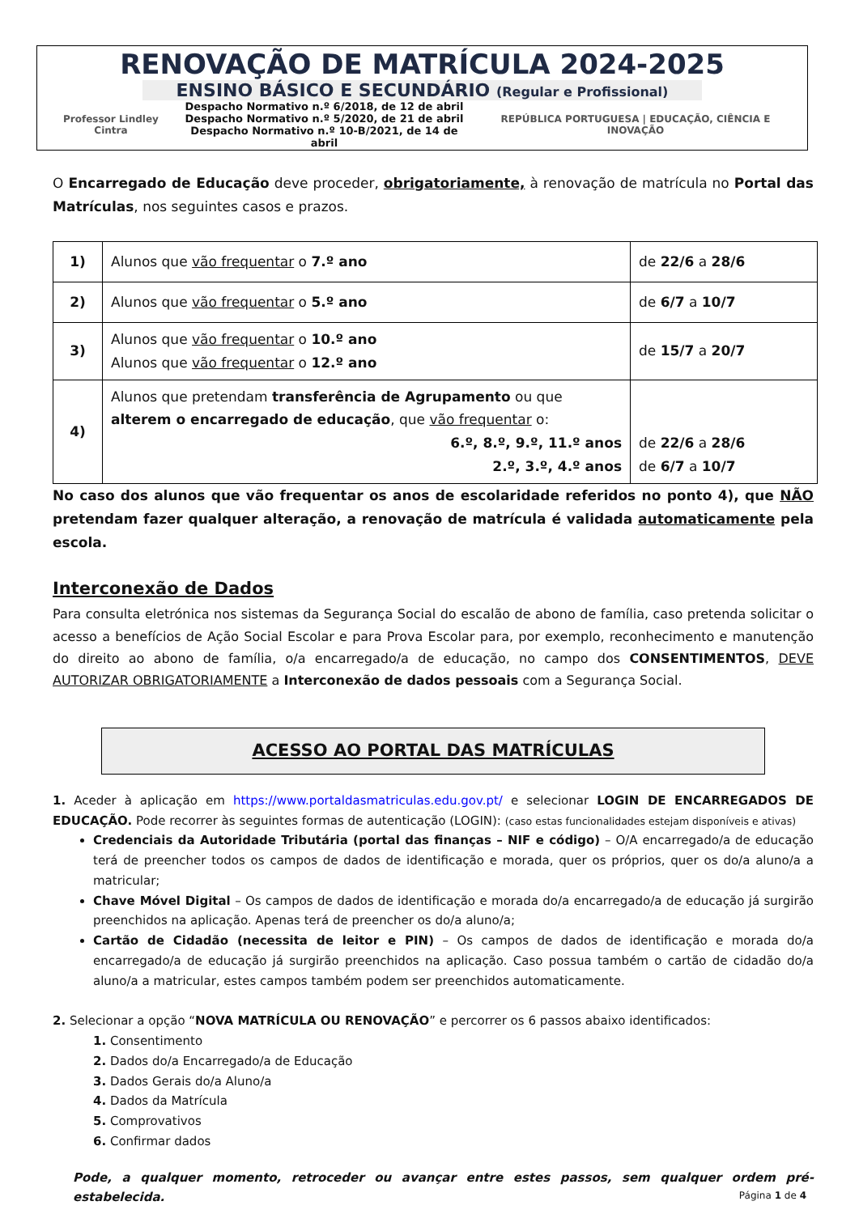RENOVAÇÃO DE MATRÍCULA 2024-2025
ENSINO BÁSICO E SECUNDÁRIO (Regular e Profissional)
Professor Lindley Cintra Despacho Normativo n.º 6/2018, de 12 de abril
Despacho Normativo n.º 5/2020, de 21 de abril
Despacho Normativo n.º 10-B/2021, de 14 de abril REPÚBLICA PORTUGUESA | EDUCAÇÃO, CIÊNCIA E INOVAÇÃO
O Encarregado de Educação deve proceder, obrigatoriamente, à renovação de matrícula no Portal das Matrículas, nos seguintes casos e prazos.
| 1) | Alunos que vão frequentar o 7.º ano | de 22/6 a 28/6 |
| 2) | Alunos que vão frequentar o 5.º ano | de 6/7 a 10/7 |
| 3) | Alunos que vão frequentar o 10.º ano Alunos que vão frequentar o 12.º ano | de 15/7 a 20/7 |
| 4) | Alunos que pretendam transferência de Agrupamento ou que alterem o encarregado de educação , que vão frequentar o: 6.º, 8.º, 9.º, 11.º anos 2.º, 3.º, 4.º anos | de 22/6 a 28/6 de 6/7 a 10/7 |
No caso dos alunos que vão frequentar os anos de escolaridade referidos no ponto 4), que NÃO pretendam fazer qualquer alteração, a renovação de matrícula é validada automaticamente pela escola.
Interconexão de Dados
Para consulta eletrónica nos sistemas da Segurança Social do escalão de abono de família, caso pretenda solicitar o acesso a benefícios de Ação Social Escolar e para Prova Escolar para, por exemplo, reconhecimento e manutenção do direito ao abono de família, o/a encarregado/a de educação, no campo dos CONSENTIMENTOS, DEVE AUTORIZAR OBRIGATORIAMENTE a Interconexão de dados pessoais com a Segurança Social.
ACESSO AO PORTAL DAS MATRÍCULAS
1. Aceder à aplicação em https://www.portaldasmatriculas.edu.gov.pt/ e selecionar LOGIN DE ENCARREGADOS DE EDUCAÇÃO. Pode recorrer às seguintes formas de autenticação (LOGIN): (caso estas funcionalidades estejam disponíveis e ativas)
Credenciais da Autoridade Tributária (portal das finanças – NIF e código) – O/A encarregado/a de educação terá de preencher todos os campos de dados de identificação e morada, quer os próprios, quer os do/a aluno/a a matricular;
Chave Móvel Digital – Os campos de dados de identificação e morada do/a encarregado/a de educação já surgirão preenchidos na aplicação. Apenas terá de preencher os do/a aluno/a;
Cartão de Cidadão (necessita de leitor e PIN) – Os campos de dados de identificação e morada do/a encarregado/a de educação já surgirão preenchidos na aplicação. Caso possua também o cartão de cidadão do/a aluno/a a matricular, estes campos também podem ser preenchidos automaticamente.
2. Selecionar a opção “NOVA MATRÍCULA OU RENOVAÇÃO” e percorrer os 6 passos abaixo identificados:
1. Consentimento
2. Dados do/a Encarregado/a de Educação
3. Dados Gerais do/a Aluno/a
4. Dados da Matrícula
5. Comprovativos
6. Confirmar dados
Pode, a qualquer momento, retroceder ou avançar entre estes passos, sem qualquer ordem pré-estabelecida.
Página 1 de 4